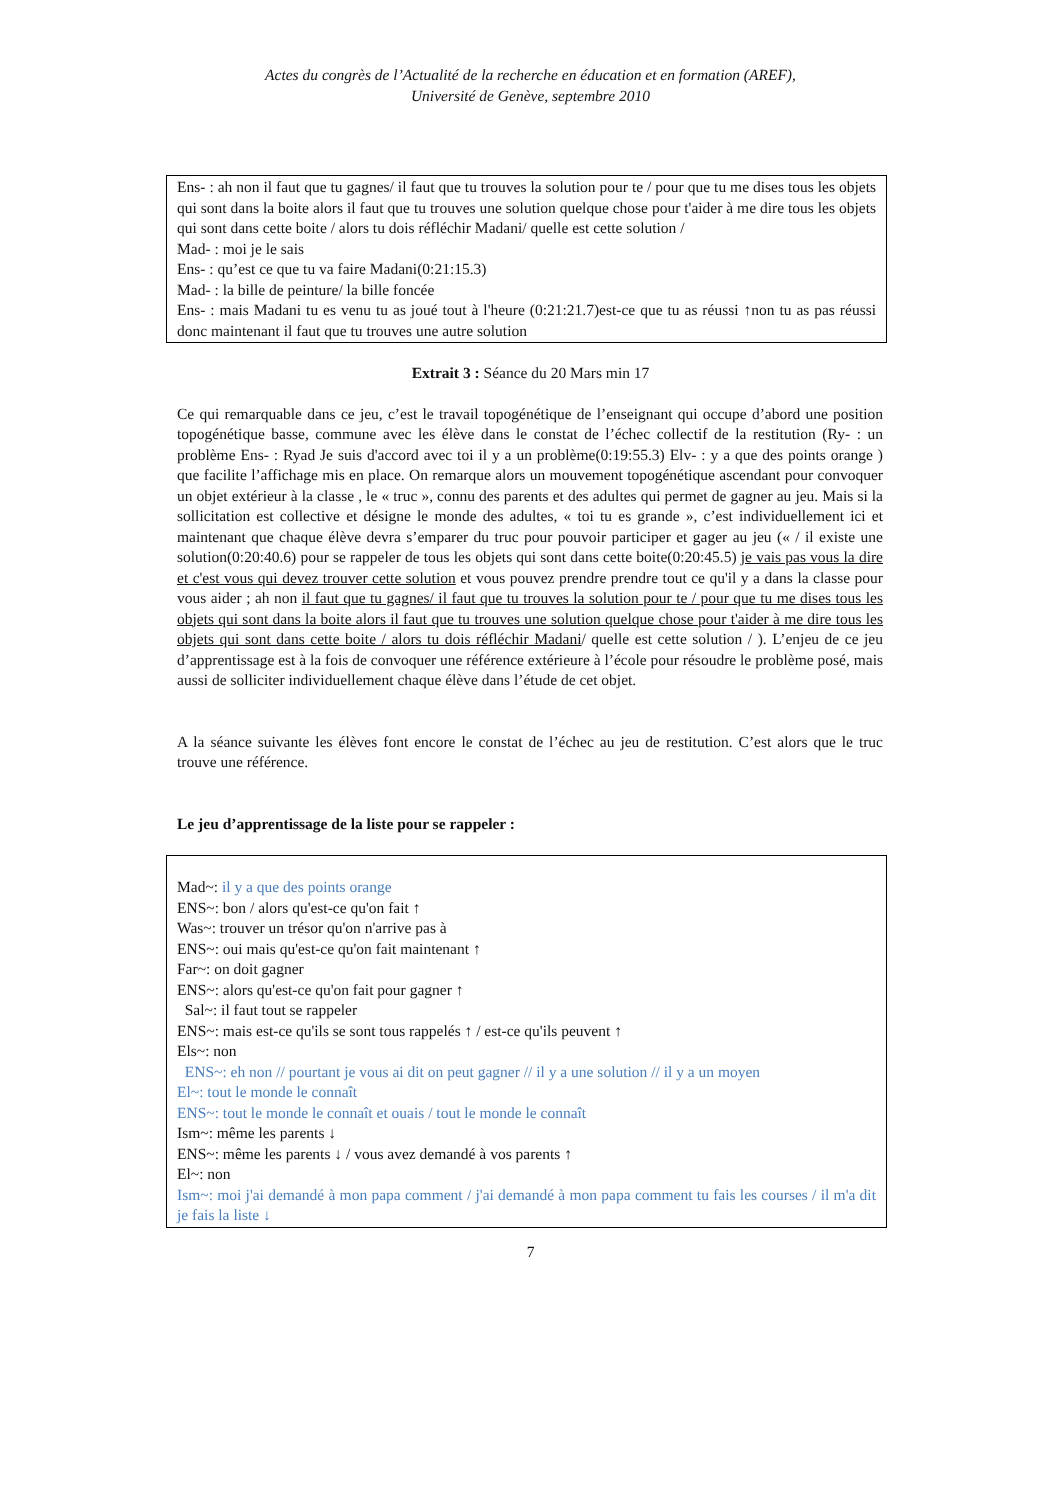Actes du congrès de l’Actualité de la recherche en éducation et en formation (AREF),
Université de Genève, septembre 2010
Ens- : ah non il faut que tu gagnes/ il faut que tu trouves la solution pour te / pour que tu me dises tous les objets qui sont dans la boite alors il faut que tu trouves une solution quelque chose pour t'aider à me dire tous les objets qui sont dans cette boite / alors tu dois réfléchir Madani/ quelle est cette solution /
Mad- : moi je le sais
Ens- : qu’est ce que tu va faire Madani(0:21:15.3)
Mad- : la bille de peinture/ la bille foncée
Ens- : mais Madani tu es venu tu as joué tout à l'heure (0:21:21.7)est-ce que tu as réussi ↑non tu as pas réussi donc maintenant il faut que tu trouves une autre solution
Extrait 3 : Séance du 20 Mars min 17
Ce qui remarquable dans ce jeu, c’est le travail topogénétique de l’enseignant qui occupe d’abord une position topogénétique basse, commune avec les élève dans le constat de l’échec collectif de la restitution (Ry- : un problème Ens- : Ryad Je suis d'accord avec toi il y a un problème(0:19:55.3) Elv- : y a que des points orange ) que facilite l’affichage mis en place. On remarque alors un mouvement topogénétique ascendant pour convoquer un objet extérieur à la classe , le « truc », connu des parents et des adultes qui permet de gagner au jeu. Mais si la sollicitation est collective et désigne le monde des adultes, « toi tu es grande », c’est individuellement ici et maintenant que chaque élève devra s’emparer du truc pour pouvoir participer et gager au jeu (« / il existe une solution(0:20:40.6) pour se rappeler de tous les objets qui sont dans cette boite(0:20:45.5) je vais pas vous la dire et c'est vous qui devez trouver cette solution et vous pouvez prendre prendre tout ce qu'il y a dans la classe pour vous aider ; ah non il faut que tu gagnes/ il faut que tu trouves la solution pour te / pour que tu me dises tous les objets qui sont dans la boite alors il faut que tu trouves une solution quelque chose pour t'aider à me dire tous les objets qui sont dans cette boite / alors tu dois réfléchir Madani/ quelle est cette solution / ). L’enjeu de ce jeu d’apprentissage est à la fois de convoquer une référence extérieure à l’école pour résoudre le problème posé, mais aussi de solliciter individuellement chaque élève dans l’étude de cet objet.
A la séance suivante les élèves font encore le constat de l’échec au jeu de restitution. C’est alors que le truc trouve une référence.
Le jeu d’apprentissage de la liste pour se rappeler :
Mad~: il y a que des points orange
ENS~: bon / alors qu'est-ce qu'on fait ↑
Was~: trouver un trésor qu'on n'arrive pas à
ENS~: oui mais qu'est-ce qu'on fait maintenant ↑
Far~: on doit gagner
ENS~: alors qu'est-ce qu'on fait pour gagner ↑
Sal~: il faut tout se rappeler
ENS~: mais est-ce qu'ils se sont tous rappelés ↑ / est-ce qu'ils peuvent ↑
Els~: non
ENS~: eh non // pourtant je vous ai dit on peut gagner // il y a une solution // il y a un moyen
El~: tout le monde le connaît
ENS~: tout le monde le connaît et ouais / tout le monde le connaît
Ism~: même les parents ↓
ENS~: même les parents ↓ / vous avez demandé à vos parents ↑
El~: non
Ism~: moi j'ai demandé à mon papa comment / j'ai demandé à mon papa comment tu fais les courses / il m'a dit je fais la liste ↓
7